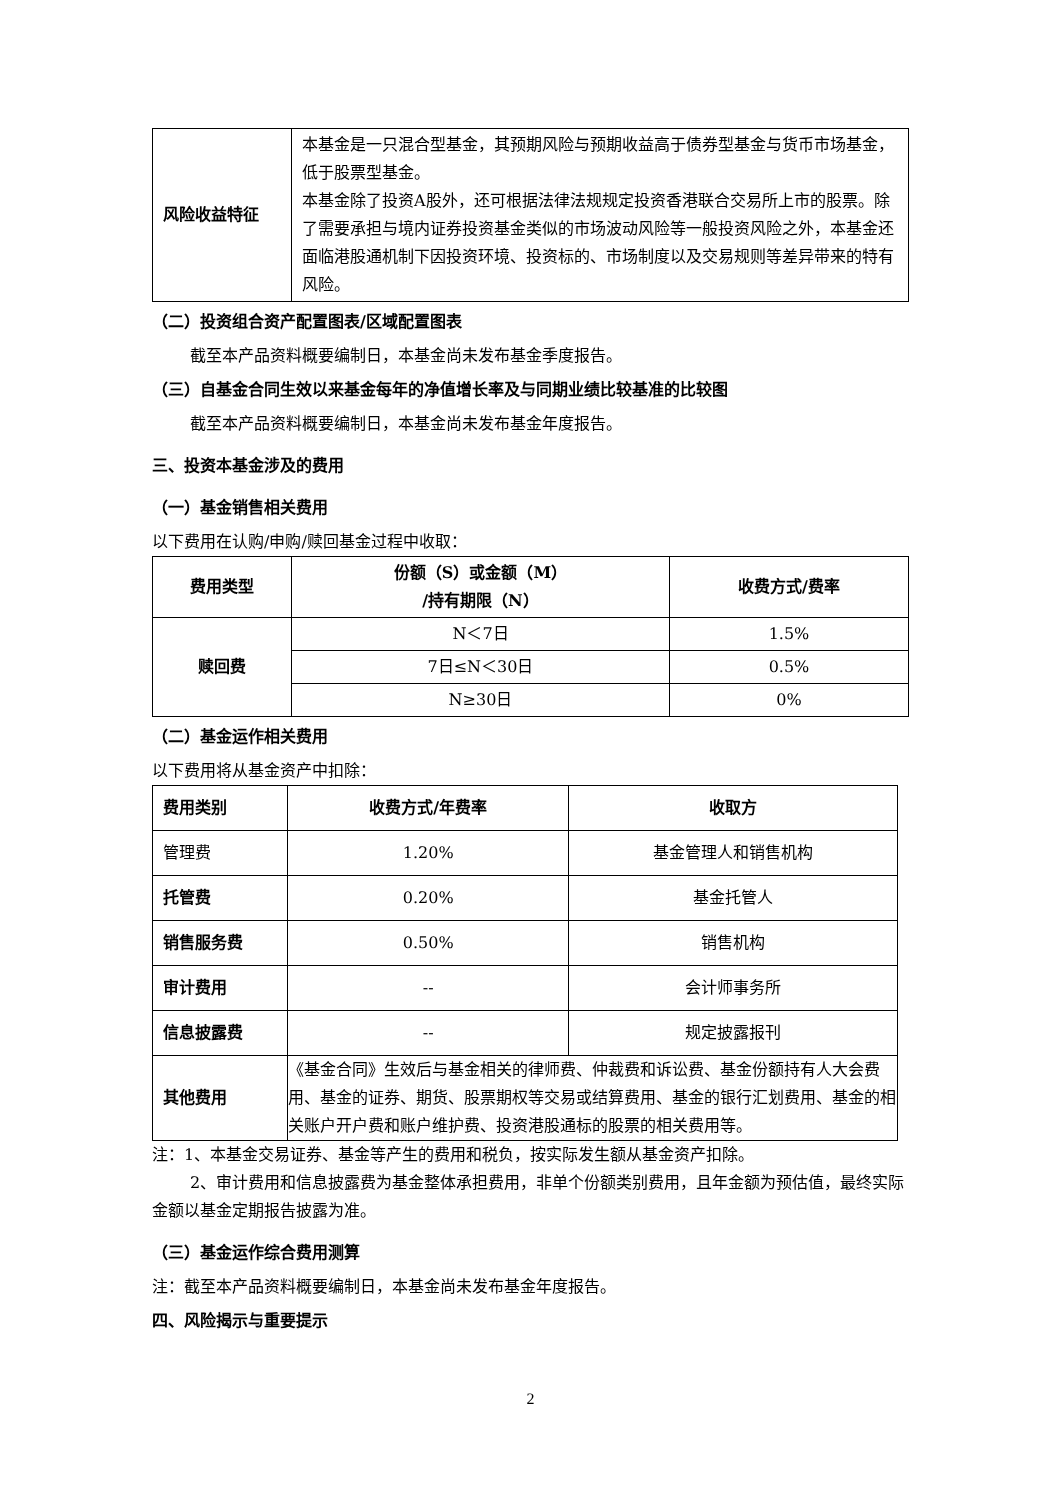| 风险收益特征 | 本基金是一只混合型基金，其预期风险与预期收益高于债券型基金与货币市场基金，低于股票型基金。 本基金除了投资A股外，还可根据法律法规规定投资香港联合交易所上市的股票。除了需要承担与境内证券投资基金类似的市场波动风险等一般投资风险之外，本基金还面临港股通机制下因投资环境、投资标的、市场制度以及交易规则等差异带来的特有风险。 |
（二）投资组合资产配置图表/区域配置图表
截至本产品资料概要编制日，本基金尚未发布基金季度报告。
（三）自基金合同生效以来基金每年的净值增长率及与同期业绩比较基准的比较图
截至本产品资料概要编制日，本基金尚未发布基金年度报告。
三、投资本基金涉及的费用
（一）基金销售相关费用
以下费用在认购/申购/赎回基金过程中收取：
| 费用类型 | 份额（S）或金额（M） /持有期限（N） | 收费方式/费率 |
| --- | --- | --- |
| 赎回费 | N＜7日 | 1.5% |
| | 7日≤N＜30日 | 0.5% |
| | N≥30日 | 0% |
（二）基金运作相关费用
以下费用将从基金资产中扣除：
| 费用类别 | 收费方式/年费率 | 收取方 |
| --- | --- | --- |
| 管理费 | 1.20% | 基金管理人和销售机构 |
| 托管费 | 0.20% | 基金托管人 |
| 销售服务费 | 0.50% | 销售机构 |
| 审计费用 | -- | 会计师事务所 |
| 信息披露费 | -- | 规定披露报刊 |
| 其他费用 | 《基金合同》生效后与基金相关的律师费、仲裁费和诉讼费、基金份额持有人大会费用、基金的证券、期货、股票期权等交易或结算费用、基金的银行汇划费用、基金的相关账户开户费和账户维护费、投资港股通标的股票的相关费用等。 | |
注：1、本基金交易证券、基金等产生的费用和税负，按实际发生额从基金资产扣除。
2、审计费用和信息披露费为基金整体承担费用，非单个份额类别费用，且年金额为预估值，最终实际金额以基金定期报告披露为准。
（三）基金运作综合费用测算
注：截至本产品资料概要编制日，本基金尚未发布基金年度报告。
四、风险揭示与重要提示
2